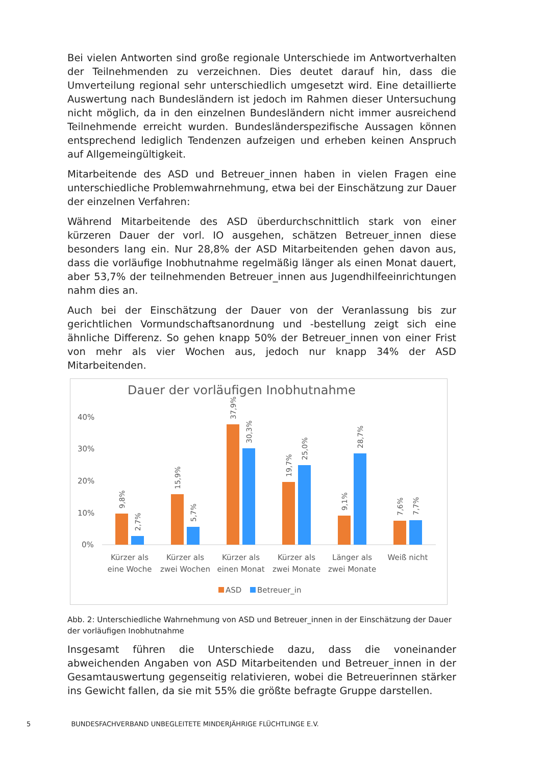Bei vielen Antworten sind große regionale Unterschiede im Antwortverhalten der Teilnehmenden zu verzeichnen. Dies deutet darauf hin, dass die Umverteilung regional sehr unterschiedlich umgesetzt wird. Eine detaillierte Auswertung nach Bundesländern ist jedoch im Rahmen dieser Untersuchung nicht möglich, da in den einzelnen Bundesländern nicht immer ausreichend Teilnehmende erreicht wurden. Bundesländerspezifische Aussagen können entsprechend lediglich Tendenzen aufzeigen und erheben keinen Anspruch auf Allgemeingültigkeit.
Mitarbeitende des ASD und Betreuer_innen haben in vielen Fragen eine unterschiedliche Problemwahrnehmung, etwa bei der Einschätzung zur Dauer der einzelnen Verfahren:
Während Mitarbeitende des ASD überdurchschnittlich stark von einer kürzeren Dauer der vorl. IO ausgehen, schätzen Betreuer_innen diese besonders lang ein. Nur 28,8% der ASD Mitarbeitenden gehen davon aus, dass die vorläufige Inobhutnahme regelmäßig länger als einen Monat dauert, aber 53,7% der teilnehmenden Betreuer_innen aus Jugendhilfeeinrichtungen nahm dies an.
Auch bei der Einschätzung der Dauer von der Veranlassung bis zur gerichtlichen Vormundschaftsanordnung und -bestellung zeigt sich eine ähnliche Differenz. So gehen knapp 50% der Betreuer_innen von einer Frist von mehr als vier Wochen aus, jedoch nur knapp 34% der ASD Mitarbeitenden.
Dauer der vorläufigen Inobhutnahme
40%
30%
20%
10%
0%
9,8%
2,7%
15,9%
5,7%
37,9%
30,3%
19,7%
25,0%
9,1%
28,7%
7,6%
7,7%
Kürzer als
eine Woche
Kürzer als
zwei Wochen
Kürzer als
einen Monat
Kürzer als
zwei Monate
Länger als
zwei Monate
Weiß nicht
ASD
Betreuer_in
Abb. 2: Unterschiedliche Wahrnehmung von ASD und Betreuer_innen in der Einschätzung der Dauer der vorläufigen Inobhutnahme
Insgesamt führen die Unterschiede dazu, dass die voneinander abweichenden Angaben von ASD Mitarbeitenden und Betreuer_innen in der Gesamtauswertung gegenseitig relativieren, wobei die Betreuerinnen stärker ins Gewicht fallen, da sie mit 55% die größte befragte Gruppe darstellen.
5 BUNDESFACHVERBAND UNBEGLEITETE MINDERJÄHRIGE FLÜCHTLINGE E.V.